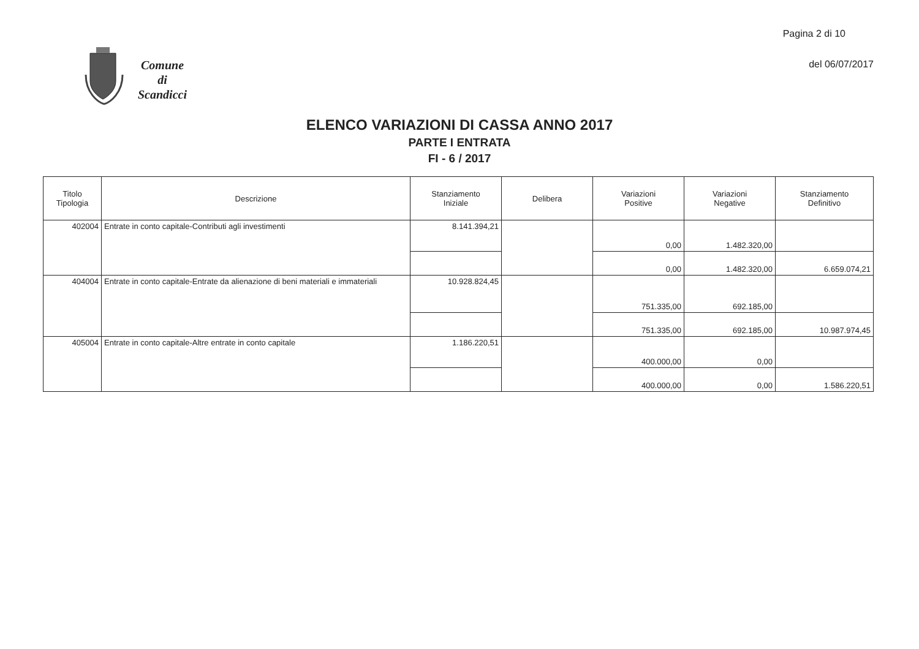Pagina 2 di 10
del 06/07/2017
Comune
di
Scandicci
ELENCO VARIAZIONI DI CASSA ANNO 2017
PARTE I ENTRATA
FI - 6 / 2017
| Titolo Tipologia | Descrizione | Stanziamento Iniziale | Delibera | Variazioni Positive | Variazioni Negative | Stanziamento Definitivo |
| --- | --- | --- | --- | --- | --- | --- |
| 402004 | Entrate in conto capitale-Contributi agli investimenti | 8.141.394,21 | | 0,00 | 1.482.320,00 | |
| | | | | 0,00 | 1.482.320,00 | 6.659.074,21 |
| 404004 | Entrate in conto capitale-Entrate da alienazione di beni materiali e immateriali | 10.928.824,45 | | 751.335,00 | 692.185,00 | |
| | | | | 751.335,00 | 692.185,00 | 10.987.974,45 |
| 405004 | Entrate in conto capitale-Altre entrate in conto capitale | 1.186.220,51 | | 400.000,00 | 0,00 | |
| | | | | 400.000,00 | 0,00 | 1.586.220,51 |